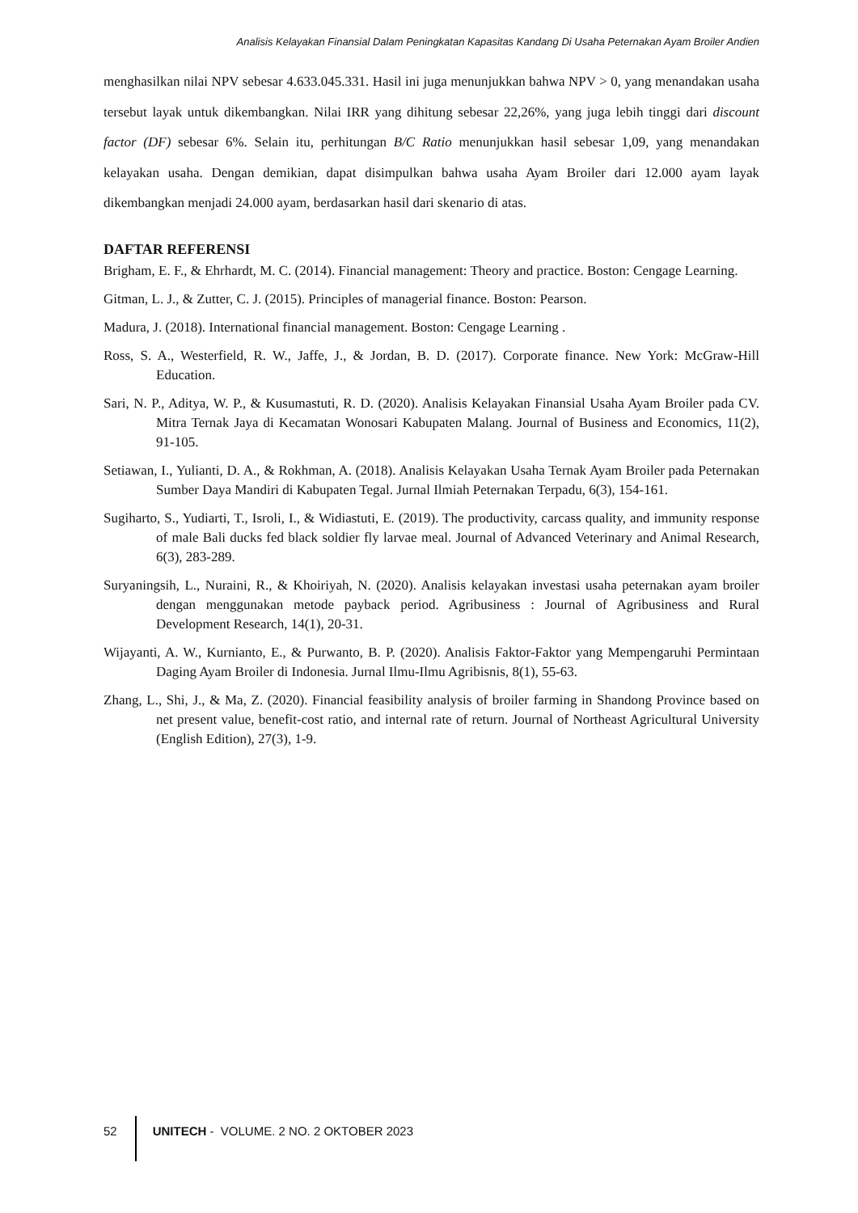Analisis Kelayakan Finansial Dalam Peningkatan Kapasitas Kandang Di Usaha Peternakan Ayam Broiler Andien
menghasilkan nilai NPV sebesar 4.633.045.331. Hasil ini juga menunjukkan bahwa NPV > 0, yang menandakan usaha tersebut layak untuk dikembangkan. Nilai IRR yang dihitung sebesar 22,26%, yang juga lebih tinggi dari discount factor (DF) sebesar 6%. Selain itu, perhitungan B/C Ratio menunjukkan hasil sebesar 1,09, yang menandakan kelayakan usaha. Dengan demikian, dapat disimpulkan bahwa usaha Ayam Broiler dari 12.000 ayam layak dikembangkan menjadi 24.000 ayam, berdasarkan hasil dari skenario di atas.
DAFTAR REFERENSI
Brigham, E. F., & Ehrhardt, M. C. (2014). Financial management: Theory and practice. Boston: Cengage Learning.
Gitman, L. J., & Zutter, C. J. (2015). Principles of managerial finance. Boston: Pearson.
Madura, J. (2018). International financial management. Boston: Cengage Learning .
Ross, S. A., Westerfield, R. W., Jaffe, J., & Jordan, B. D. (2017). Corporate finance. New York: McGraw-Hill Education.
Sari, N. P., Aditya, W. P., & Kusumastuti, R. D. (2020). Analisis Kelayakan Finansial Usaha Ayam Broiler pada CV. Mitra Ternak Jaya di Kecamatan Wonosari Kabupaten Malang. Journal of Business and Economics, 11(2), 91-105.
Setiawan, I., Yulianti, D. A., & Rokhman, A. (2018). Analisis Kelayakan Usaha Ternak Ayam Broiler pada Peternakan Sumber Daya Mandiri di Kabupaten Tegal. Jurnal Ilmiah Peternakan Terpadu, 6(3), 154-161.
Sugiharto, S., Yudiarti, T., Isroli, I., & Widiastuti, E. (2019). The productivity, carcass quality, and immunity response of male Bali ducks fed black soldier fly larvae meal. Journal of Advanced Veterinary and Animal Research, 6(3), 283-289.
Suryaningsih, L., Nuraini, R., & Khoiriyah, N. (2020). Analisis kelayakan investasi usaha peternakan ayam broiler dengan menggunakan metode payback period. Agribusiness : Journal of Agribusiness and Rural Development Research, 14(1), 20-31.
Wijayanti, A. W., Kurnianto, E., & Purwanto, B. P. (2020). Analisis Faktor-Faktor yang Mempengaruhi Permintaan Daging Ayam Broiler di Indonesia. Jurnal Ilmu-Ilmu Agribisnis, 8(1), 55-63.
Zhang, L., Shi, J., & Ma, Z. (2020). Financial feasibility analysis of broiler farming in Shandong Province based on net present value, benefit-cost ratio, and internal rate of return. Journal of Northeast Agricultural University (English Edition), 27(3), 1-9.
52 UNITECH - VOLUME. 2 NO. 2 OKTOBER 2023